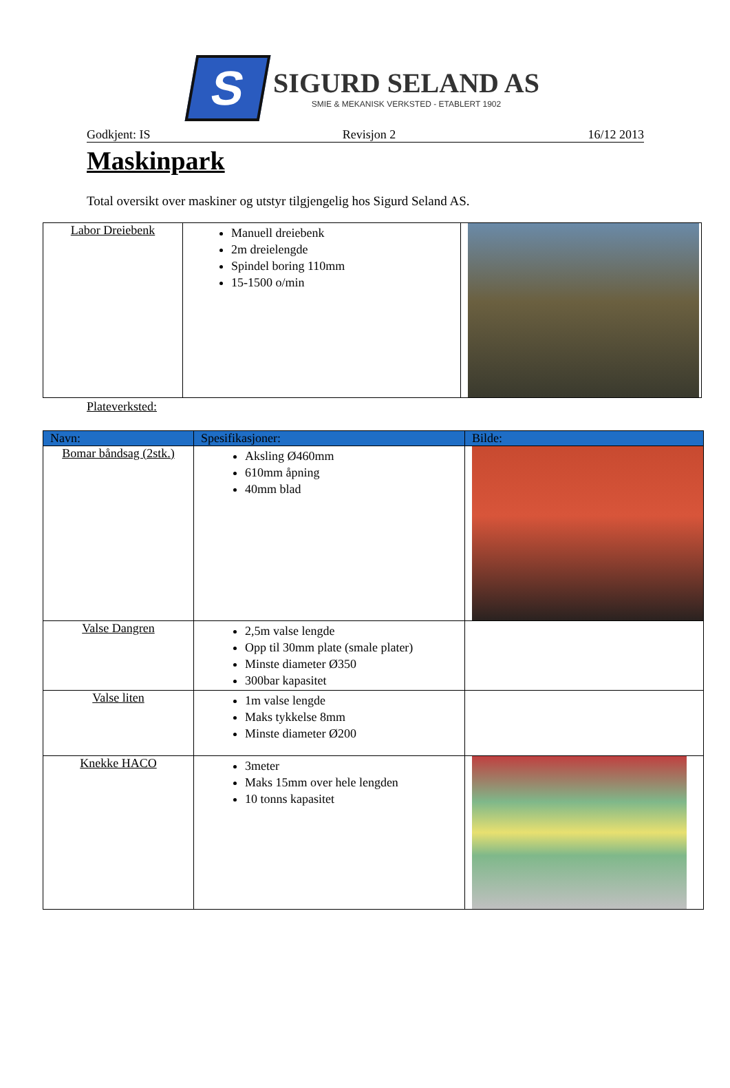S
SIGURD SELAND AS
SMIE & MEKANISK VERKSTED - ETABLERT 1902
Godkjent: IS Revisjon 2 16/12 2013
Maskinpark
Total oversikt over maskiner og utstyr tilgjengelig hos Sigurd Seland AS.
| Labor Dreiebenk | Manuell dreiebenk 2m dreielengde Spindel boring 110mm 15-1500 o/min | |
Plateverksted:
| Navn: | Spesifikasjoner: | Bilde: |
| --- | --- | --- |
| Bomar båndsag (2stk.) | Aksling Ø460mm 610mm åpning 40mm blad | |
| Valse Dangren | 2,5m valse lengde Opp til 30mm plate (smale plater) Minste diameter Ø350 300bar kapasitet | |
| Valse liten | 1m valse lengde Maks tykkelse 8mm Minste diameter Ø200 | |
| Knekke HACO | 3meter Maks 15mm over hele lengden 10 tonns kapasitet | |